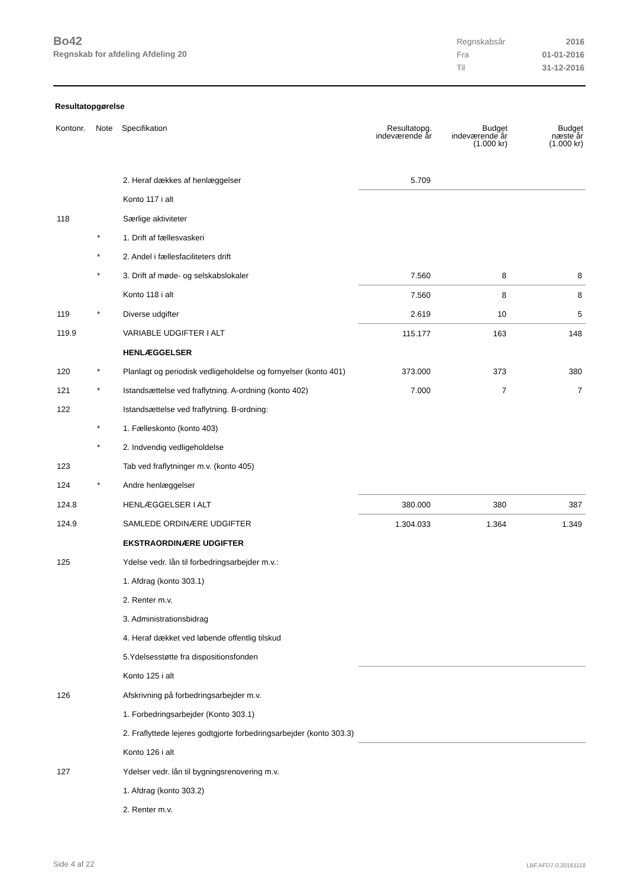Bo42
Regnskab for afdeling Afdeling 20
| Regnskabsår | 2016 |
| Fra | 01-01-2016 |
| Til | 31-12-2016 |
Resultatopgørelse
| Kontonr. | Note | Specifikation | Resultatopg. indeværende år | Budget indeværende år (1.000 kr) | Budget næste år (1.000 kr) |
| --- | --- | --- | --- | --- | --- |
| | | 2. Heraf dækkes af henlæggelser | 5.709 | | |
| | | Konto 117 i alt | | | |
| 118 | | Særlige aktiviteter | | | |
| | * | 1. Drift af fællesvaskeri | | | |
| | * | 2. Andel i fællesfaciliteters drift | | | |
| | * | 3. Drift af møde- og selskabslokaler | 7.560 | 8 | 8 |
| | | Konto 118 i alt | 7.560 | 8 | 8 |
| 119 | * | Diverse udgifter | 2.619 | 10 | 5 |
| 119.9 | | VARIABLE UDGIFTER I ALT | 115.177 | 163 | 148 |
| | | HENLÆGGELSER | | | |
| 120 | * | Planlagt og periodisk vedligeholdelse og fornyelser (konto 401) | 373.000 | 373 | 380 |
| 121 | * | Istandsættelse ved fraflytning. A-ordning (konto 402) | 7.000 | 7 | 7 |
| 122 | | Istandsættelse ved fraflytning. B-ordning: | | | |
| | * | 1. Fælleskonto (konto 403) | | | |
| | * | 2. Indvendig vedligeholdelse | | | |
| 123 | | Tab ved fraflytninger m.v. (konto 405) | | | |
| 124 | * | Andre henlæggelser | | | |
| 124.8 | | HENLÆGGELSER I ALT | 380.000 | 380 | 387 |
| 124.9 | | SAMLEDE ORDINÆRE UDGIFTER | 1.304.033 | 1.364 | 1.349 |
| | | EKSTRAORDINÆRE UDGIFTER | | | |
| 125 | | Ydelse vedr. lån til forbedringsarbejder m.v.: | | | |
| | | 1. Afdrag (konto 303.1) | | | |
| | | 2. Renter m.v. | | | |
| | | 3. Administrationsbidrag | | | |
| | | 4. Heraf dækket ved løbende offentlig tilskud | | | |
| | | 5.Ydelsesstøtte fra dispositionsfonden | | | |
| | | Konto 125 i alt | | | |
| 126 | | Afskrivning på forbedringsarbejder m.v. | | | |
| | | 1. Forbedringsarbejder (Konto 303.1) | | | |
| | | 2. Fraflyttede lejeres godtgjorte forbedringsarbejder (konto 303.3) | | | |
| | | Konto 126 i alt | | | |
| 127 | | Ydelser vedr. lån til bygningsrenovering m.v. | | | |
| | | 1. Afdrag (konto 303.2) | | | |
| | | 2. Renter m.v. | | | |
Side 4 af 22 LBF.AFD7.0.20161118